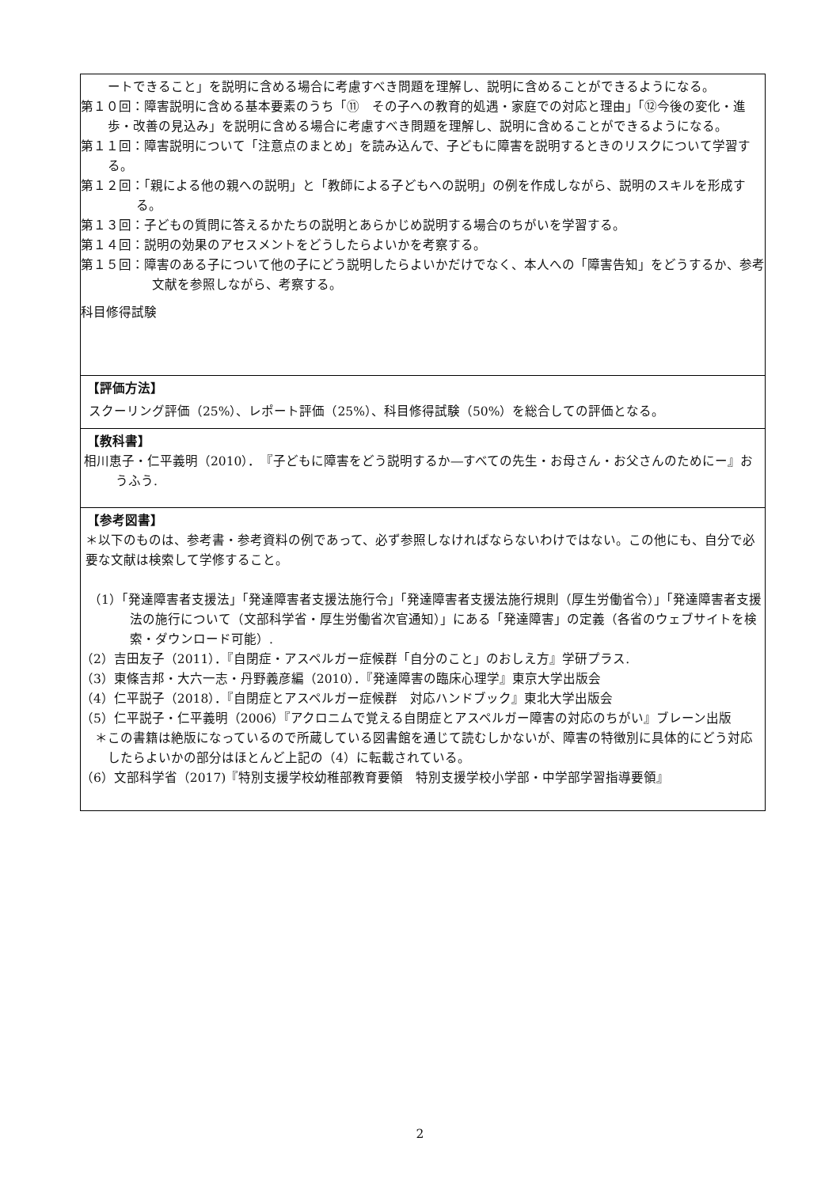ートできること」を説明に含める場合に考慮すべき問題を理解し、説明に含めることができるようになる。
第１０回：障害説明に含める基本要素のうち「⑪　その子への教育的処遇・家庭での対応と理由」「⑫今後の変化・進歩・改善の見込み」を説明に含める場合に考慮すべき問題を理解し、説明に含めることができるようになる。
第１１回：障害説明について「注意点のまとめ」を読み込んで、子どもに障害を説明するときのリスクについて学習する。
第１２回：「親による他の親への説明」と「教師による子どもへの説明」の例を作成しながら、説明のスキルを形成する。
第１３回：子どもの質問に答えるかたちの説明とあらかじめ説明する場合のちがいを学習する。
第１４回：説明の効果のアセスメントをどうしたらよいかを考察する。
第１５回：障害のある子について他の子にどう説明したらよいかだけでなく、本人への「障害告知」をどうするか、参考文献を参照しながら、考察する。
科目修得試験
【評価方法】
スクーリング評価（25%）、レポート評価（25%）、科目修得試験（50%）を総合しての評価となる。
【教科書】
相川恵子・仁平義明（2010）．　『子どもに障害をどう説明するか―すべての先生・お母さん・お父さんのためにー』おうふう.
【参考図書】
＊以下のものは、参考書・参考資料の例であって、必ず参照しなければならないわけではない。この他にも、自分で必要な文献は検索して学修すること。
（1）「発達障害者支援法」「発達障害者支援法施行令」「発達障害者支援法施行規則（厚生労働省令）」「発達障害者支援法の施行について（文部科学省・厚生労働省次官通知）」にある「発達障害」の定義（各省のウェブサイトを検索・ダウンロード可能）.
（2）吉田友子（2011）．『自閉症・アスペルガー症候群「自分のこと」のおしえ方』学研プラス.
（3）東條吉邦・大六一志・丹野義彦編（2010）．『発達障害の臨床心理学』東京大学出版会
（4）仁平説子（2018）．『自閉症とアスペルガー症候群　対応ハンドブック』東北大学出版会
（5）仁平説子・仁平義明（2006）『アクロニムで覚える自閉症とアスペルガー障害の対応のちがい』ブレーン出版
＊この書籍は絶版になっているので所蔵している図書館を通じて読むしかないが、障害の特徴別に具体的にどう対応したらよいかの部分はほとんど上記の（4）に転載されている。
（6）文部科学省（2017)『特別支援学校幼稚部教育要領　特別支援学校小学部・中学部学習指導要領』
2